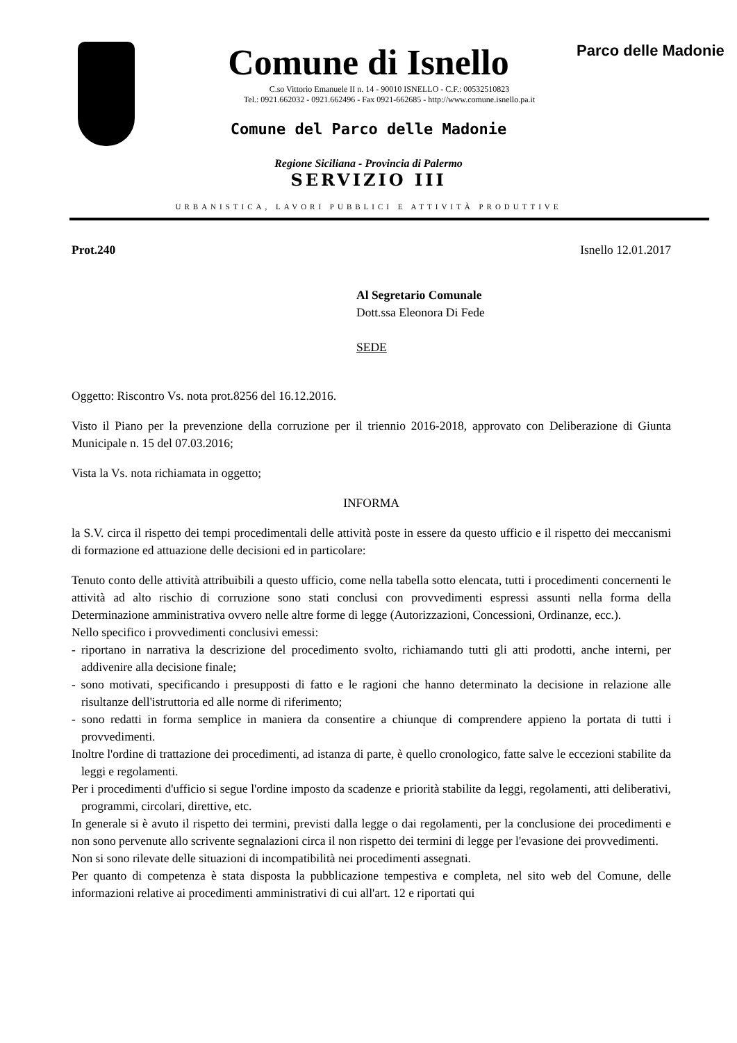Parco delle Madonie
Comune di Isnello
C.so Vittorio Emanuele II n. 14 - 90010 ISNELLO - C.F.: 00532510823
Tel.: 0921.662032 - 0921.662496 - Fax 0921-662685 - http://www.comune.isnello.pa.it
Comune del Parco delle Madonie
Regione Siciliana - Provincia di Palermo
SERVIZIO III
URBANISTICA, LAVORI PUBBLICI E ATTIVITÀ PRODUTTIVE
Prot.240 Isnello 12.01.2017
Al Segretario Comunale
Dott.ssa Eleonora Di Fede
SEDE
Oggetto: Riscontro Vs. nota prot.8256 del 16.12.2016.
Visto il Piano per la prevenzione della corruzione per il triennio 2016-2018, approvato con Deliberazione di Giunta Municipale n. 15 del 07.03.2016;
Vista la Vs. nota richiamata in oggetto;
INFORMA
la S.V. circa il rispetto dei tempi procedimentali delle attività poste in essere da questo ufficio e il rispetto dei meccanismi di formazione ed attuazione delle decisioni ed in particolare:
Tenuto conto delle attività attribuibili a questo ufficio, come nella tabella sotto elencata, tutti i procedimenti concernenti le attività ad alto rischio di corruzione sono stati conclusi con provvedimenti espressi assunti nella forma della Determinazione amministrativa ovvero nelle altre forme di legge (Autorizzazioni, Concessioni, Ordinanze, ecc.).
Nello specifico i provvedimenti conclusivi emessi:
- riportano in narrativa la descrizione del procedimento svolto, richiamando tutti gli atti prodotti, anche interni, per addivenire alla decisione finale;
- sono motivati, specificando i presupposti di fatto e le ragioni che hanno determinato la decisione in relazione alle risultanze dell'istruttoria ed alle norme di riferimento;
- sono redatti in forma semplice in maniera da consentire a chiunque di comprendere appieno la portata di tutti i provvedimenti.
Inoltre l'ordine di trattazione dei procedimenti, ad istanza di parte, è quello cronologico, fatte salve le eccezioni stabilite da leggi e regolamenti.
Per i procedimenti d'ufficio si segue l'ordine imposto da scadenze e priorità stabilite da leggi, regolamenti, atti deliberativi, programmi, circolari, direttive, etc.
In generale si è avuto il rispetto dei termini, previsti dalla legge o dai regolamenti, per la conclusione dei procedimenti e non sono pervenute allo scrivente segnalazioni circa il non rispetto dei termini di legge per l'evasione dei provvedimenti.
Non si sono rilevate delle situazioni di incompatibilità nei procedimenti assegnati.
Per quanto di competenza è stata disposta la pubblicazione tempestiva e completa, nel sito web del Comune, delle informazioni relative ai procedimenti amministrativi di cui all'art. 12 e riportati qui